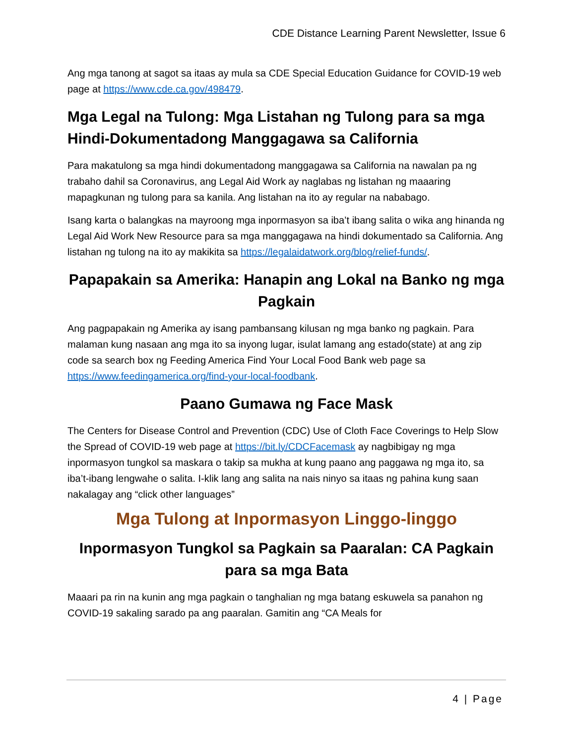CDE Distance Learning Parent Newsletter, Issue 6
Ang mga tanong at sagot sa itaas ay mula sa CDE Special Education Guidance for COVID-19 web page at https://www.cde.ca.gov/498479.
Mga Legal na Tulong: Mga Listahan ng Tulong para sa mga Hindi-Dokumentadong Manggagawa sa California
Para makatulong sa mga hindi dokumentadong manggagawa sa California na nawalan pa ng trabaho dahil sa Coronavirus, ang Legal Aid Work ay naglabas ng listahan ng maaaring mapagkunan ng tulong para sa kanila. Ang listahan na ito ay regular na nababago.
Isang karta o balangkas na mayroong mga inpormasyon sa iba’t ibang salita o wika ang hinanda ng Legal Aid Work New Resource para sa mga manggagawa na hindi dokumentado sa California. Ang listahan ng tulong na ito ay makikita sa https://legalaidatwork.org/blog/relief-funds/.
Papapakain sa Amerika: Hanapin ang Lokal na Banko ng mga Pagkain
Ang pagpapakain ng Amerika ay isang pambansang kilusan ng mga banko ng pagkain. Para malaman kung nasaan ang mga ito sa inyong lugar, isulat lamang ang estado(state) at ang zip code sa search box ng Feeding America Find Your Local Food Bank web page sa https://www.feedingamerica.org/find-your-local-foodbank.
Paano Gumawa ng Face Mask
The Centers for Disease Control and Prevention (CDC) Use of Cloth Face Coverings to Help Slow the Spread of COVID-19 web page at https://bit.ly/CDCFacemask ay nagbibigay ng mga inpormasyon tungkol sa maskara o takip sa mukha at kung paano ang paggawa ng mga ito, sa iba’t-ibang lengwahe o salita. I-klik lang ang salita na nais ninyo sa itaas ng pahina kung saan nakalagay ang “click other languages”
Mga Tulong at Inpormasyon Linggo-linggo
Inpormasyon Tungkol sa Pagkain sa Paaralan: CA Pagkain para sa mga Bata
Maaari pa rin na kunin ang mga pagkain o tanghalian ng mga batang eskuwela sa panahon ng COVID-19 sakaling sarado pa ang paaralan. Gamitin ang “CA Meals for
4 | Page